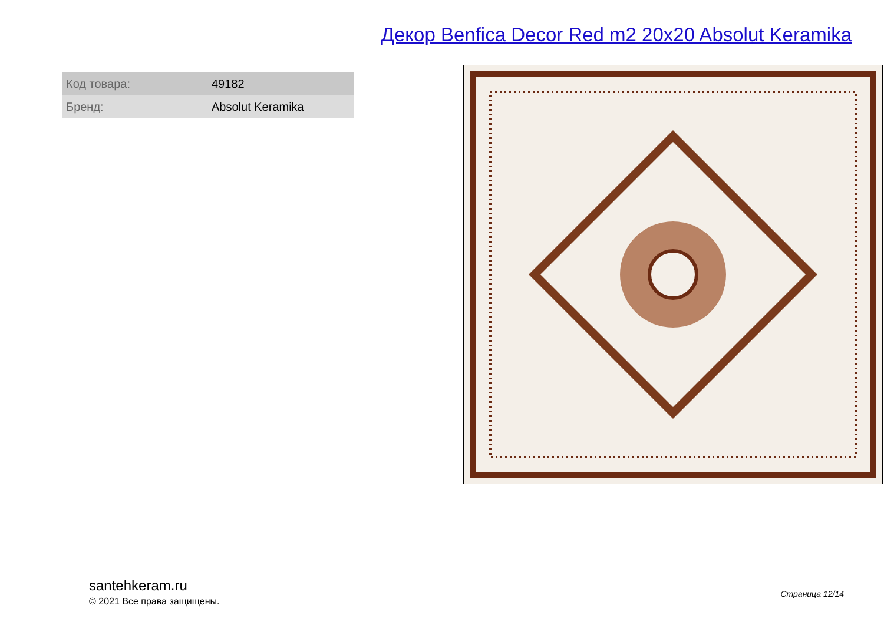Декор Benfica Decor Red m2 20x20 Absolut Keramika
| Код товара: | 49182 |
| Бренд: | Absolut Keramika |
santehkeram.ru
© 2021 Все права защищены.
Страница 12/14